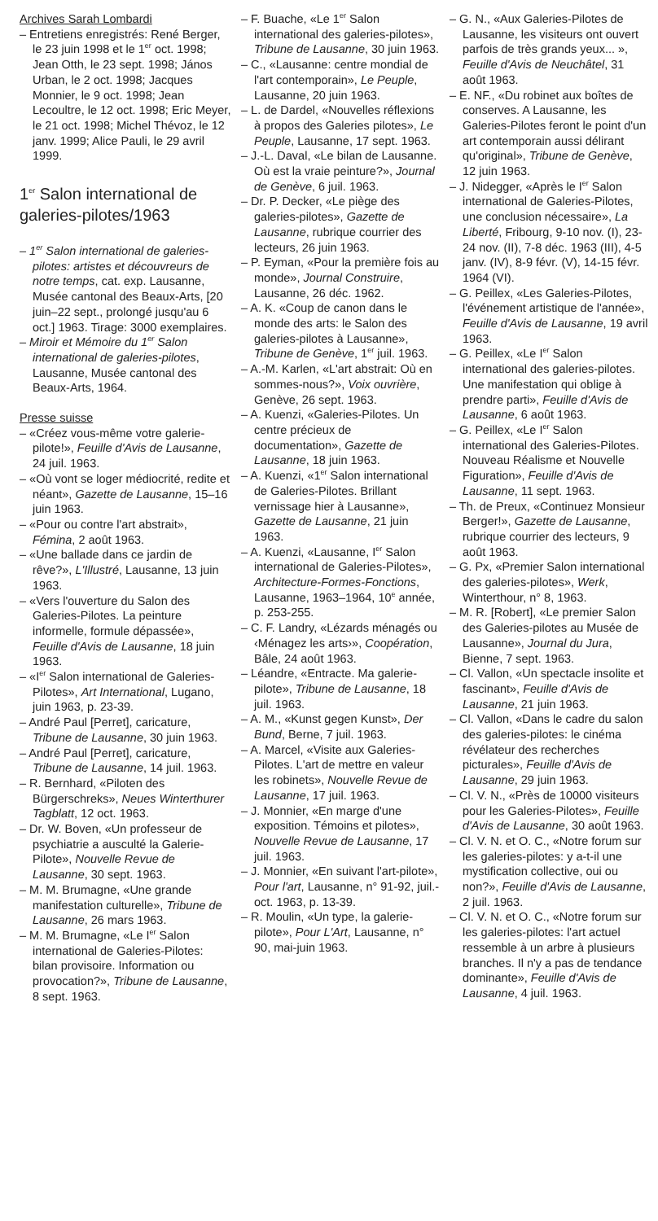Archives Sarah Lombardi
– Entretiens enregistrés: René Berger, le 23 juin 1998 et le 1<sup>er</sup> oct. 1998; Jean Otth, le 23 sept. 1998; János Urban, le 2 oct. 1998; Jacques Monnier, le 9 oct. 1998; Jean Lecoultre, le 12 oct. 1998; Eric Meyer, le 21 oct. 1998; Michel Thévoz, le 12 janv. 1999; Alice Pauli, le 29 avril 1999.
1<sup>er</sup> Salon international de galeries-pilotes/1963
– 1<sup>er</sup> Salon international de galeries-pilotes: artistes et découvreurs de notre temps, cat. exp. Lausanne, Musée cantonal des Beaux-Arts, [20 juin–22 sept., prolongé jusqu'au 6 oct.] 1963. Tirage: 3000 exemplaires.
– Miroir et Mémoire du 1<sup>er</sup> Salon international de galeries-pilotes, Lausanne, Musée cantonal des Beaux-Arts, 1964.
Presse suisse
– «Créez vous-même votre galerie-pilote!», Feuille d'Avis de Lausanne, 24 juil. 1963.
– «Où vont se loger médiocrité, redite et néant», Gazette de Lausanne, 15–16 juin 1963.
– «Pour ou contre l'art abstrait», Fémina, 2 août 1963.
– «Une ballade dans ce jardin de rêve?», L'Illustré, Lausanne, 13 juin 1963.
– «Vers l'ouverture du Salon des Galeries-Pilotes. La peinture informelle, formule dépassée», Feuille d'Avis de Lausanne, 18 juin 1963.
– «I<sup>er</sup> Salon international de Galeries-Pilotes», Art International, Lugano, juin 1963, p. 23-39.
– André Paul [Perret], caricature, Tribune de Lausanne, 30 juin 1963.
– André Paul [Perret], caricature, Tribune de Lausanne, 14 juil. 1963.
– R. Bernhard, «Piloten des Bürgerschreks», Neues Winterthurer Tagblatt, 12 oct. 1963.
– Dr. W. Boven, «Un professeur de psychiatrie a ausculté la Galerie-Pilote», Nouvelle Revue de Lausanne, 30 sept. 1963.
– M. M. Brumagne, «Une grande manifestation culturelle», Tribune de Lausanne, 26 mars 1963.
– M. M. Brumagne, «Le I<sup>er</sup> Salon international de Galeries-Pilotes: bilan provisoire. Information ou provocation?», Tribune de Lausanne, 8 sept. 1963.
– F. Buache, «Le 1<sup>er</sup> Salon international des galeries-pilotes», Tribune de Lausanne, 30 juin 1963.
– C., «Lausanne: centre mondial de l'art contemporain», Le Peuple, Lausanne, 20 juin 1963.
– L. de Dardel, «Nouvelles réflexions à propos des Galeries pilotes», Le Peuple, Lausanne, 17 sept. 1963.
– J.-L. Daval, «Le bilan de Lausanne. Où est la vraie peinture?», Journal de Genève, 6 juil. 1963.
– Dr. P. Decker, «Le piège des galeries-pilotes», Gazette de Lausanne, rubrique courrier des lecteurs, 26 juin 1963.
– P. Eyman, «Pour la première fois au monde», Journal Construire, Lausanne, 26 déc. 1962.
– A. K. «Coup de canon dans le monde des arts: le Salon des galeries-pilotes à Lausanne», Tribune de Genève, 1<sup>er</sup> juil. 1963.
– A.-M. Karlen, «L'art abstrait: Où en sommes-nous?», Voix ouvrière, Genève, 26 sept. 1963.
– A. Kuenzi, «Galeries-Pilotes. Un centre précieux de documentation», Gazette de Lausanne, 18 juin 1963.
– A. Kuenzi, «1<sup>er</sup> Salon international de Galeries-Pilotes. Brillant vernissage hier à Lausanne», Gazette de Lausanne, 21 juin 1963.
– A. Kuenzi, «Lausanne, I<sup>er</sup> Salon international de Galeries-Pilotes», Architecture-Formes-Fonctions, Lausanne, 1963–1964, 10<sup>e</sup> année, p. 253-255.
– C. F. Landry, «Lézards ménagés ou ‹Ménagez les arts›», Coopération, Bâle, 24 août 1963.
– Léandre, «Entracte. Ma galerie-pilote», Tribune de Lausanne, 18 juil. 1963.
– A. M., «Kunst gegen Kunst», Der Bund, Berne, 7 juil. 1963.
– A. Marcel, «Visite aux Galeries-Pilotes. L'art de mettre en valeur les robinets», Nouvelle Revue de Lausanne, 17 juil. 1963.
– J. Monnier, «En marge d'une exposition. Témoins et pilotes», Nouvelle Revue de Lausanne, 17 juil. 1963.
– J. Monnier, «En suivant l'art-pilote», Pour l'art, Lausanne, n° 91-92, juil.-oct. 1963, p. 13-39.
– R. Moulin, «Un type, la galerie-pilote», Pour L'Art, Lausanne, n° 90, mai-juin 1963.
– G. N., «Aux Galeries-Pilotes de Lausanne, les visiteurs ont ouvert parfois de très grands yeux... », Feuille d'Avis de Neuchâtel, 31 août 1963.
– E. NF., «Du robinet aux boîtes de conserves. A Lausanne, les Galeries-Pilotes feront le point d'un art contemporain aussi délirant qu'original», Tribune de Genève, 12 juin 1963.
– J. Nidegger, «Après le I<sup>er</sup> Salon international de Galeries-Pilotes, une conclusion nécessaire», La Liberté, Fribourg, 9-10 nov. (I), 23-24 nov. (II), 7-8 déc. 1963 (III), 4-5 janv. (IV), 8-9 févr. (V), 14-15 févr. 1964 (VI).
– G. Peillex, «Les Galeries-Pilotes, l'événement artistique de l'année», Feuille d'Avis de Lausanne, 19 avril 1963.
– G. Peillex, «Le I<sup>er</sup> Salon international des galeries-pilotes. Une manifestation qui oblige à prendre parti», Feuille d'Avis de Lausanne, 6 août 1963.
– G. Peillex, «Le I<sup>er</sup> Salon international des Galeries-Pilotes. Nouveau Réalisme et Nouvelle Figuration», Feuille d'Avis de Lausanne, 11 sept. 1963.
– Th. de Preux, «Continuez Monsieur Berger!», Gazette de Lausanne, rubrique courrier des lecteurs, 9 août 1963.
– G. Px, «Premier Salon international des galeries-pilotes», Werk, Winterthour, n° 8, 1963.
– M. R. [Robert], «Le premier Salon des Galeries-pilotes au Musée de Lausanne», Journal du Jura, Bienne, 7 sept. 1963.
– Cl. Vallon, «Un spectacle insolite et fascinant», Feuille d'Avis de Lausanne, 21 juin 1963.
– Cl. Vallon, «Dans le cadre du salon des galeries-pilotes: le cinéma révélateur des recherches picturales», Feuille d'Avis de Lausanne, 29 juin 1963.
– Cl. V. N., «Près de 10000 visiteurs pour les Galeries-Pilotes», Feuille d'Avis de Lausanne, 30 août 1963.
– Cl. V. N. et O. C., «Notre forum sur les galeries-pilotes: y a-t-il une mystification collective, oui ou non?», Feuille d'Avis de Lausanne, 2 juil. 1963.
– Cl. V. N. et O. C., «Notre forum sur les galeries-pilotes: l'art actuel ressemble à un arbre à plusieurs branches. Il n'y a pas de tendance dominante», Feuille d'Avis de Lausanne, 4 juil. 1963.